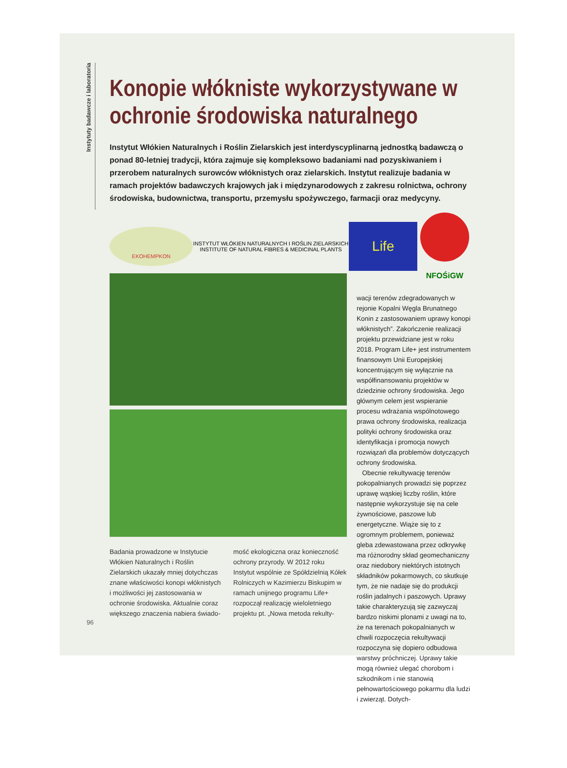Instytuty badawcze i laboratoria
Konopie włókniste wykorzystywane w ochronie środowiska naturalnego
Instytut Włókien Naturalnych i Roślin Zielarskich jest interdyscyplinarną jednostką badawczą o ponad 80-letniej tradycji, która zajmuje się kompleksowo badaniami nad pozyskiwaniem i przerobem naturalnych surowców włóknistych oraz zielarskich. Instytut realizuje badania w ramach projektów badawczych krajowych jak i międzynarodowych z zakresu rolnictwa, ochrony środowiska, budownictwa, transportu, przemysłu spożywczego, farmacji oraz medycyny.
EKOHEMPKON
INSTYTUT WŁÓKIEN NATURALNYCH I ROŚLIN ZIELARSKICH
INSTITUTE OF NATURAL FIBRES & MEDICINAL PLANTS
Life
NFOŚiGW
Badania prowadzone w Instytucie Włókien Naturalnych i Roślin Zielarskich ukazały mniej dotychczas znane właściwości konopi włóknistych i możliwości jej zastosowania w ochronie środowiska. Aktualnie coraz większego znaczenia nabiera świado-
mość ekologiczna oraz konieczność ochrony przyrody. W 2012 roku Instytut wspólnie ze Spółdzielnią Kółek Rolniczych w Kazimierzu Biskupim w ramach unijnego programu Life+ rozpoczął realizację wieloletniego projektu pt. „Nowa metoda rekulty-
wacji terenów zdegradowanych w rejonie Kopalni Węgla Brunatnego Konin z zastosowaniem uprawy konopi włóknistych”. Zakończenie realizacji projektu przewidziane jest w roku 2018. Program Life+ jest instrumentem finansowym Unii Europejskiej koncentrującym się wyłącznie na współfinansowaniu projektów w dziedzinie ochrony środowiska. Jego głównym celem jest wspieranie procesu wdrażania wspólnotowego prawa ochrony środowiska, realizacja polityki ochrony środowiska oraz identyfikacja i promocja nowych rozwiązań dla problemów dotyczących ochrony środowiska.
Obecnie rekultywację terenów pokopalnianych prowadzi się poprzez uprawę wąskiej liczby roślin, które następnie wykorzystuje się na cele żywnościowe, paszowe lub energetyczne. Wiąże się to z ogromnym problemem, ponieważ gleba zdewastowana przez odkrywkę ma różnorodny skład geomechaniczny oraz niedobory niektórych istotnych składników pokarmowych, co skutkuje tym, że nie nadaje się do produkcji roślin jadalnych i paszowych. Uprawy takie charakteryzują się zazwyczaj bardzo niskimi plonami z uwagi na to, że na terenach pokopalnianych w chwili rozpoczęcia rekultywacji rozpoczyna się dopiero odbudowa warstwy próchniczej. Uprawy takie mogą również ulegać chorobom i szkodnikom i nie stanowią pełnowartościowego pokarmu dla ludzi i zwierząt. Dotych-
96